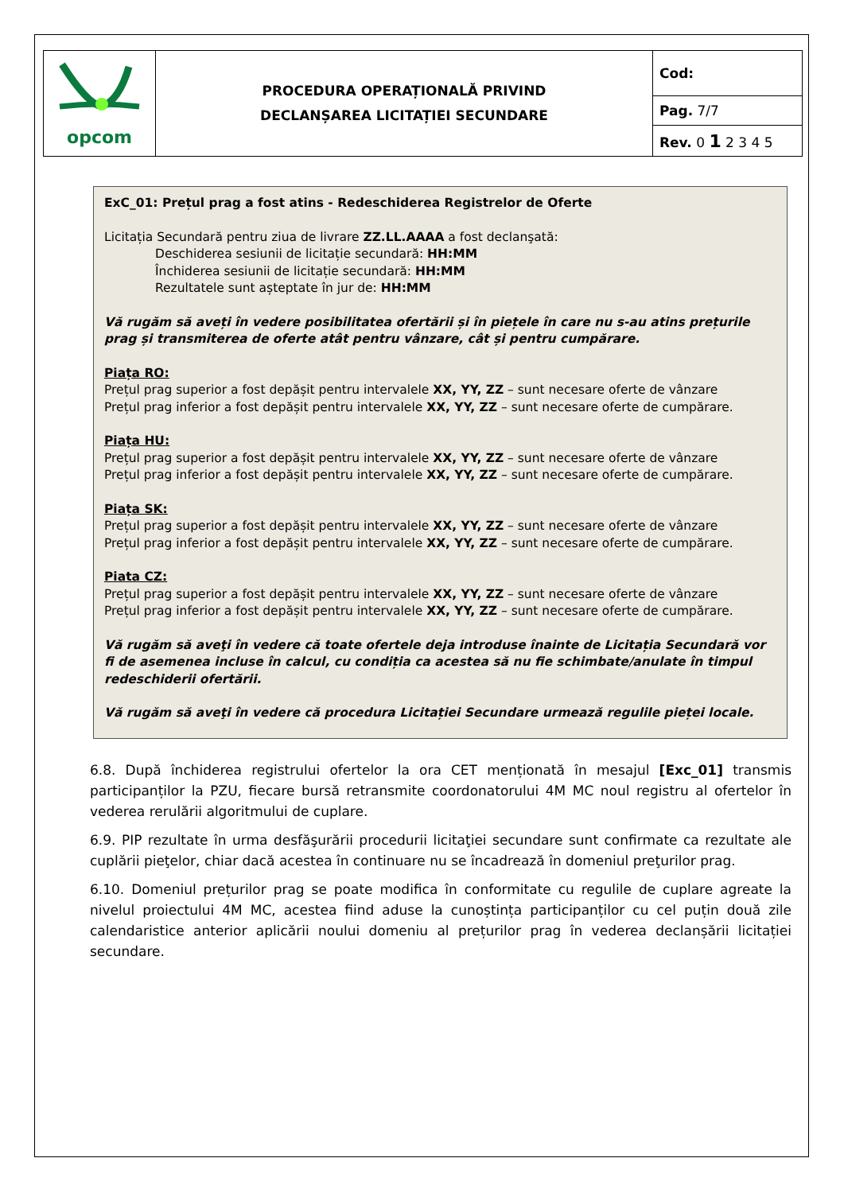| opcom | PROCEDURA OPERAȚIONALĂ PRIVIND DECLANȘAREA LICITAȚIEI SECUNDARE | Cod: |
| | | Pag. 7/7 |
| | | Rev. 0 1 2 3 4 5 |
ExC_01: Prețul prag a fost atins - Redeschiderea Registrelor de Oferte
Licitația Secundară pentru ziua de livrare ZZ.LL.AAAA a fost declanşată:
Deschiderea sesiunii de licitație secundară: HH:MM
Închiderea sesiunii de licitație secundară: HH:MM
Rezultatele sunt așteptate în jur de: HH:MM
Vă rugăm să aveți în vedere posibilitatea ofertării și în piețele în care nu s-au atins prețurile prag și transmiterea de oferte atât pentru vânzare, cât și pentru cumpărare.
Piața RO:
Prețul prag superior a fost depășit pentru intervalele XX, YY, ZZ – sunt necesare oferte de vânzare
Prețul prag inferior a fost depășit pentru intervalele XX, YY, ZZ – sunt necesare oferte de cumpărare.
Piața HU:
Prețul prag superior a fost depășit pentru intervalele XX, YY, ZZ – sunt necesare oferte de vânzare
Prețul prag inferior a fost depășit pentru intervalele XX, YY, ZZ – sunt necesare oferte de cumpărare.
Piața SK:
Prețul prag superior a fost depășit pentru intervalele XX, YY, ZZ – sunt necesare oferte de vânzare
Prețul prag inferior a fost depășit pentru intervalele XX, YY, ZZ – sunt necesare oferte de cumpărare.
Piata CZ:
Prețul prag superior a fost depășit pentru intervalele XX, YY, ZZ – sunt necesare oferte de vânzare
Prețul prag inferior a fost depășit pentru intervalele XX, YY, ZZ – sunt necesare oferte de cumpărare.
Vă rugăm să aveţi în vedere că toate ofertele deja introduse înainte de Licitația Secundară vor fi de asemenea incluse în calcul, cu condiția ca acestea să nu fie schimbate/anulate în timpul redeschiderii ofertării.
Vă rugăm să aveţi în vedere că procedura Licitației Secundare urmează regulile pieței locale.
6.8. După închiderea registrului ofertelor la ora CET menționată în mesajul [Exc_01] transmis participanților la PZU, fiecare bursă retransmite coordonatorului 4M MC noul registru al ofertelor în vederea rerulării algoritmului de cuplare.
6.9. PIP rezultate în urma desfăşurării procedurii licitaţiei secundare sunt confirmate ca rezultate ale cuplării pieţelor, chiar dacă acestea în continuare nu se încadrează în domeniul preţurilor prag.
6.10. Domeniul prețurilor prag se poate modifica în conformitate cu regulile de cuplare agreate la nivelul proiectului 4M MC, acestea fiind aduse la cunoștința participanților cu cel puțin două zile calendaristice anterior aplicării noului domeniu al prețurilor prag în vederea declanșării licitației secundare.